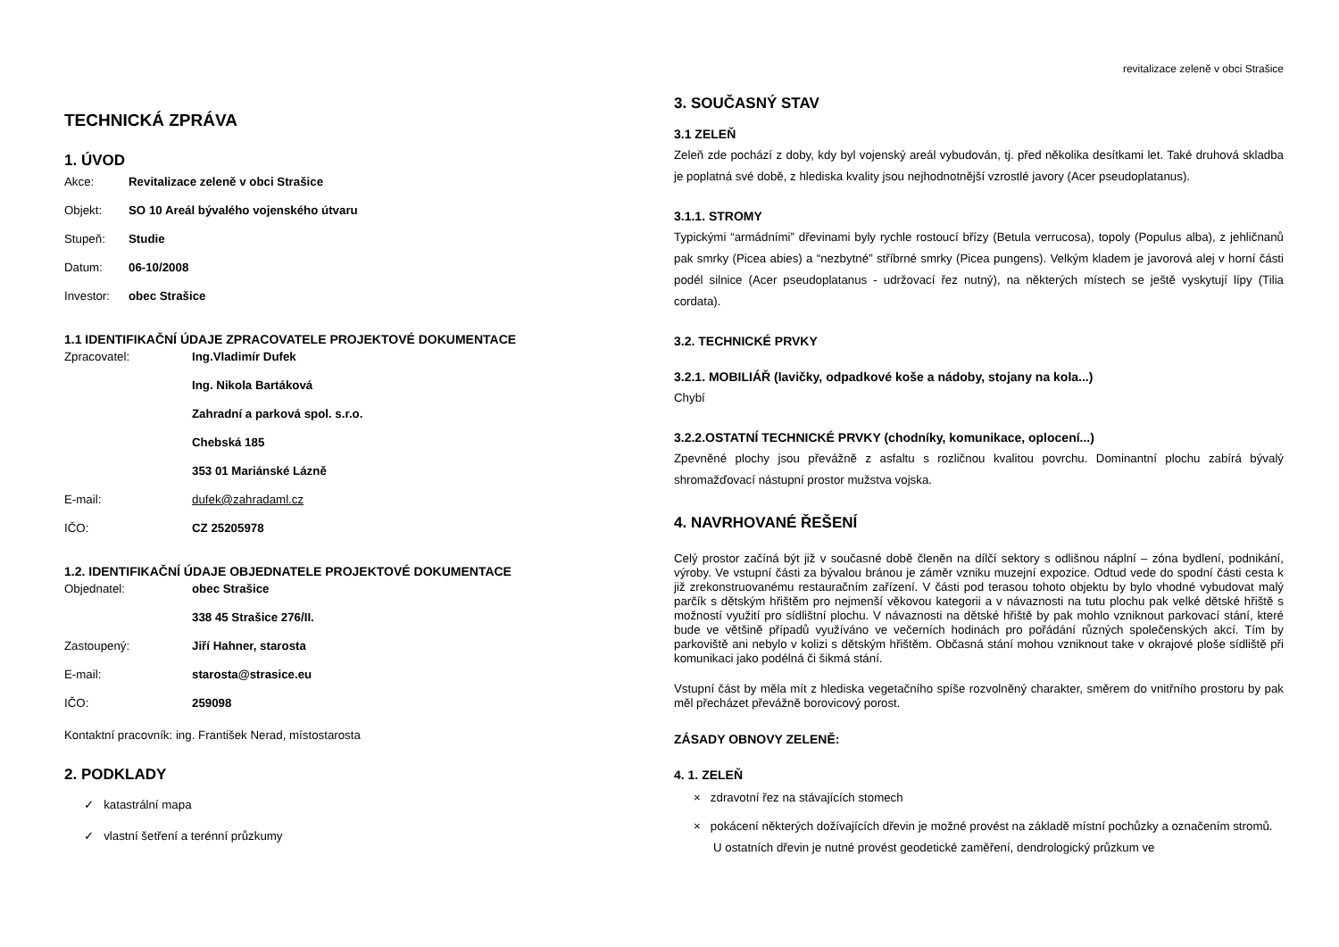TECHNICKÁ ZPRÁVA
1. ÚVOD
| Akce: | Revitalizace zeleně v obci Strašice |
| Objekt: | SO 10 Areál bývalého vojenského útvaru |
| Stupeň: | Studie |
| Datum: | 06-10/2008 |
| Investor: | obec Strašice |
1.1 IDENTIFIKAČNÍ ÚDAJE ZPRACOVATELE PROJEKTOVÉ DOKUMENTACE
| Zpracovatel: | Ing.Vladimír Dufek |
| | Ing. Nikola Bartáková |
| | Zahradní a parková spol. s.r.o. |
| | Chebská 185 |
| | 353 01 Mariánské Lázně |
| E-mail: | dufek@zahradaml.cz |
| IČO: | CZ 25205978 |
1.2. IDENTIFIKAČNÍ ÚDAJE OBJEDNATELE PROJEKTOVÉ DOKUMENTACE
| Objednatel: | obec Strašice |
| | 338 45 Strašice 276/II. |
| Zastoupený: | Jiří Hahner, starosta |
| E-mail: | starosta@strasice.eu |
| IČO: | 259098 |
Kontaktní pracovník: ing. František Nerad, místostarosta
2. PODKLADY
✓ katastrální mapa
✓ vlastní šetření a terénní průzkumy
revitalizace zeleně v obci Strašice
3. SOUČASNÝ STAV
3.1 ZELEŇ
Zeleň zde pochází z doby, kdy byl vojenský areál vybudován, tj. před několika desítkami let. Také druhová skladba je poplatná své době, z hlediska kvality jsou nejhodnotnější vzrostlé javory (Acer pseudoplatanus).
3.1.1. STROMY
Typickými “armádními” dřevinami byly rychle rostoucí břízy (Betula verrucosa), topoly (Populus alba), z jehličnanů pak smrky (Picea abies) a “nezbytné” stříbrné smrky (Picea pungens). Velkým kladem je javorová alej v horní části podél silnice (Acer pseudoplatanus - udržovací řez nutný), na některých místech se ještě vyskytují lípy (Tilia cordata).
3.2. TECHNICKÉ PRVKY
3.2.1. MOBILIÁŘ (lavičky, odpadkové koše a nádoby, stojany na kola...)
Chybí
3.2.2.OSTATNÍ TECHNICKÉ PRVKY (chodníky, komunikace, oplocení...)
Zpevněné plochy jsou převážně z asfaltu s rozličnou kvalitou povrchu. Dominantní plochu zabírá bývalý shromažďovací nástupní prostor mužstva vojska.
4. NAVRHOVANÉ ŘEŠENÍ
Celý prostor začíná být již v současné době členěn na dílčí sektory s odlišnou náplní – zóna bydlení, podnikání, výroby. Ve vstupní části za bývalou bránou je záměr vzniku muzejní expozice. Odtud vede do spodní části cesta k již zrekonstruovanému restauračním zařízení. V části pod terasou tohoto objektu by bylo vhodné vybudovat malý parčík s dětským hřištěm pro nejmenší věkovou kategorii a v návaznosti na tutu plochu pak velké dětské hřiště s možností využití pro sídlištní plochu. V návaznosti na dětské hřiště by pak mohlo vzniknout parkovací stání, které bude ve většině případů využíváno ve večerních hodinách pro pořádání různých společenských akcí. Tím by parkoviště ani nebylo v kolizi s dětským hřištěm. Občasná stání mohou vzniknout take v okrajové ploše sídliště při komunikaci jako podélná či šikmá stání.
Vstupní část by měla mít z hlediska vegetačního spíše rozvolněný charakter, směrem do vnitřního prostoru by pak měl přecházet převážně borovicový porost.
ZÁSADY OBNOVY ZELENĚ:
4. 1. ZELEŇ
× zdravotní řez na stávajících stomech
× pokácení některých dožívajících dřevin je možné provést na základě místní pochůzky a označením stromů. U ostatních dřevin je nutné provést geodetické zaměření, dendrologický průzkum ve